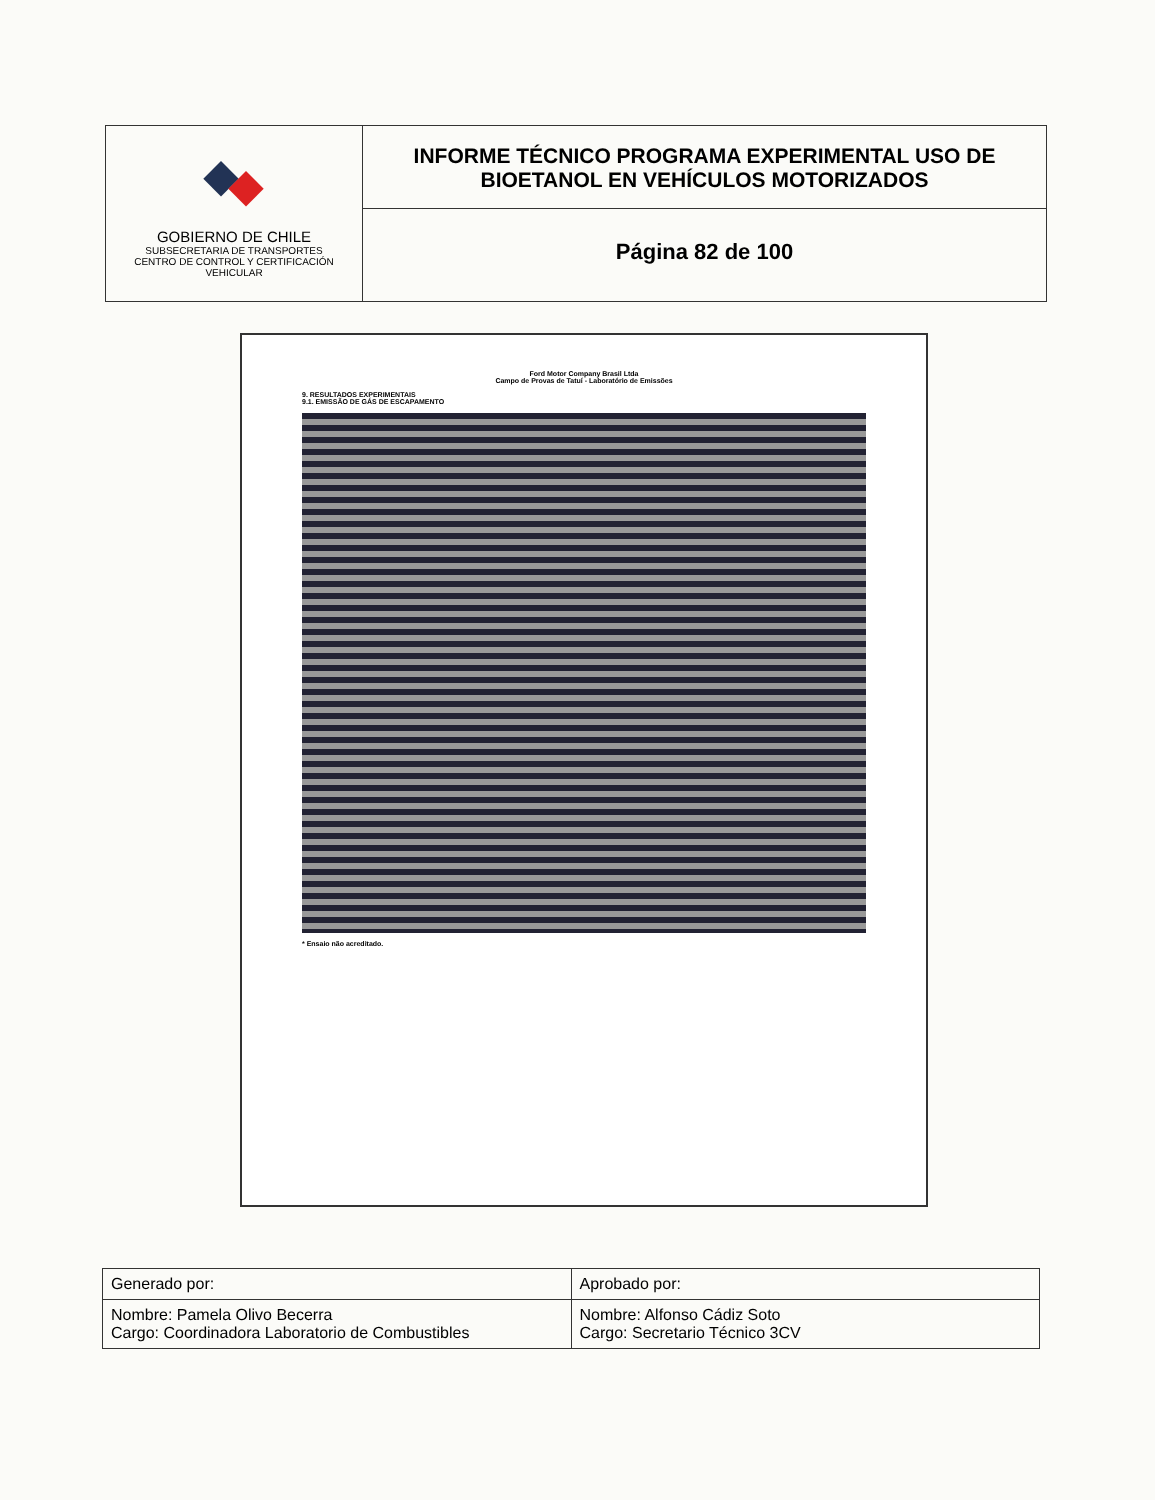GOBIERNO DE CHILE
SUBSECRETARIA DE TRANSPORTES
CENTRO DE CONTROL Y CERTIFICACIÓN
VEHICULAR
INFORME TÉCNICO PROGRAMA EXPERIMENTAL USO DE
BIOETANOL EN VEHÍCULOS MOTORIZADOS
Página 82 de 100
Ford Motor Company Brasil Ltda
Campo de Provas de Tatuí - Laboratório de Emissões
9. RESULTADOS EXPERIMENTAIS
9.1. EMISSÃO DE GÁS DE ESCAPAMENTO
* Ensaio não acreditado.
| Generado por: | Aprobado por: |
| Nombre: Pamela Olivo Becerra Cargo: Coordinadora Laboratorio de Combustibles | Nombre: Alfonso Cádiz Soto Cargo: Secretario Técnico 3CV |